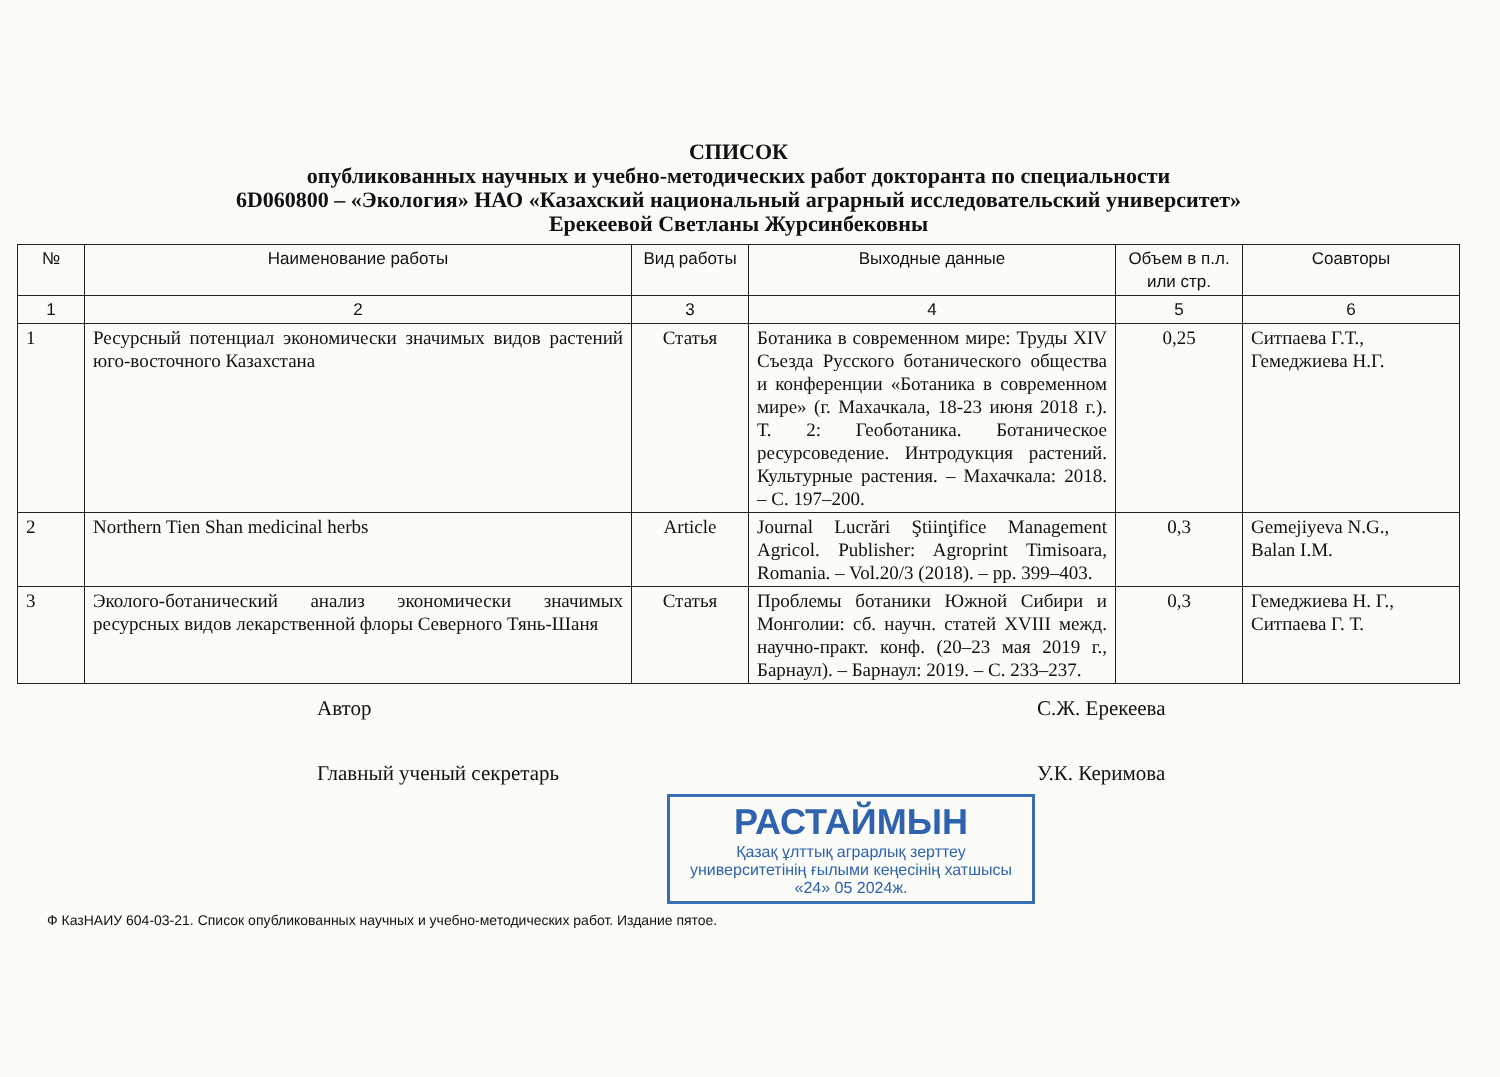СПИСОК
опубликованных научных и учебно-методических работ докторанта по специальности
6D060800 – «Экология» НАО «Казахский национальный аграрный исследовательский университет»
Ерекеевой Светланы Журсинбековны
| № | Наименование работы | Вид работы | Выходные данные | Объем в п.л. или стр. | Соавторы |
| --- | --- | --- | --- | --- | --- |
| 1 | 2 | 3 | 4 | 5 | 6 |
| 1 | Ресурсный потенциал экономически значимых видов растений юго-восточного Казахстана | Статья | Ботаника в современном мире: Труды XIV Съезда Русского ботанического общества и конференции «Ботаника в современном мире» (г. Махачкала, 18-23 июня 2018 г.). Т. 2: Геоботаника. Ботаническое ресурсоведение. Интродукция растений. Культурные растения. – Махачкала: 2018. – С. 197–200. | 0,25 | Ситпаева Г.Т., Гемеджиева Н.Г. |
| 2 | Northern Tien Shan medicinal herbs | Article | Journal Lucrări Ştiinţifice Management Agricol. Publisher: Agroprint Timisoara, Romania. – Vol.20/3 (2018). – pp. 399–403. | 0,3 | Gemejiyeva N.G., Balan I.M. |
| 3 | Эколого-ботанический анализ экономически значимых ресурсных видов лекарственной флоры Северного Тянь-Шаня | Статья | Проблемы ботаники Южной Сибири и Монголии: сб. научн. статей XVIII межд. научно-практ. конф. (20–23 мая 2019 г., Барнаул). – Барнаул: 2019. – С. 233–237. | 0,3 | Гемеджиева Н. Г., Ситпаева Г. Т. |
Автор С.Ж. Ерекеева
Главный ученый секретарь У.К. Керимова
РАСТАЙМЫН Қазақ ұлттық аграрлық зерттеу
университетінің ғылыми кеңесінің хатшысы
«24» 05 2024ж.
Ф КазНАИУ 604-03-21. Список опубликованных научных и учебно-методических работ. Издание пятое.